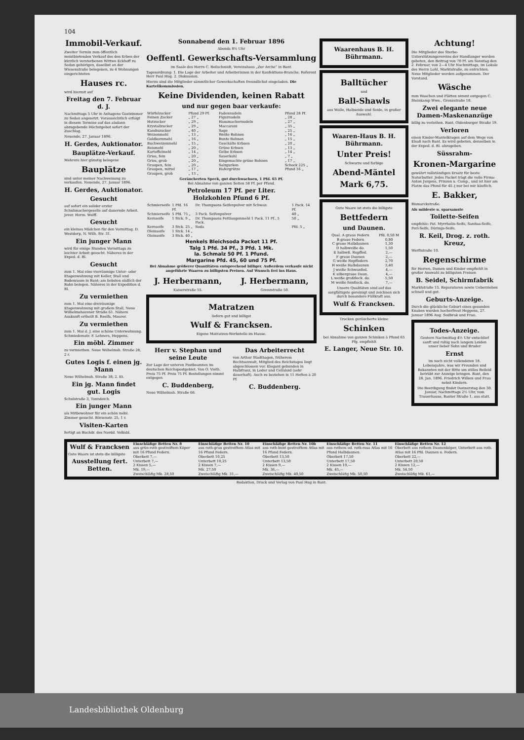104
Immobil-Verkauf.
Zweiter Termin zum öffentlich meistbietenden Verkauf des den Erben der kürzlich verstorbenen Wittwe Eckhoff zu Sedan gehörigen, daselbst an der Wiesenstraße belegenen, zu 4 Wohnungen eingerichteten
Hauses rc.
wird hiermit auf
Freitag den 7. Februar d. J.
Nachmittags 5 Uhr in Anhagens Gastzimmer zu Sedan angesetzt. Voraussichtlich erfolgt in diesem Termine auf das alsdann abzugebende Höchstgebot sofort der Zuschlag.
Neuende, 27. Januar 1896.
H. Gerdes, Auktionator.
Bauplätze-Verkauf.
Mehrere hier günstig belegene
Bauplätze
sind unter meiner Nachweisung zu verkaufen. Neuende, 27. Januar 1896.
H. Gerdes, Auktionator.
Gesucht
auf sofort ein solider erster Schuhmachergeselle auf dauernde Arbeit. Jever. Herm. Wolff.
Gesucht
ein kleines Mädchen für den Vormittag. D. Westdorp, N. Wilh. Str. 31.
Ein junger Mann
wird für einige Stunden Vormittags zu leichter Arbeit gesucht. Näheres in der Exped. d. Bl.
Gesucht
zum 1. Mai eine vierräumige Unter- oder Etagenwohnung mit Keller, Stall und Bodenraum in Bant; am liebsten südlich der Bahn belegen. Näheres in der Expedition d. Bl.
Zu vermiethen
zum 1. Mai eine dreiräumige Etagenwohnung mit großem Stall, Neue Wilhelmshavener Straße 61. Nähere Auskunft ertheilt B. Reelfs, Maurer.
Zu vermiethen
zum 1. Mai d. J. eine schöne Unterwohnung. Schmiedemstr. F. Lehners, Heppens.
Ein möbl. Zimmer
zu vermiethen. Neue Wilhelmsh. Straße 28, 2 r.
Gutes Logis f. einen jg. Mann
Neue Wilhelmsh. Straße 38, 2. Et.
Ein jg. Mann findet gut. Logis
Schulstraße 3, Tonndeich.
Ein junger Mann
als Mitbewohner für ein schön möbl. Zimmer gesucht. Börsenstr. 25, 1 r.
Visiten-Karten
fertigt an Buchdr. des Nordd. Volksbl.
Sonnabend den 1. Februar 1896
Abends 8½ Uhr
Oeffentl. Gewerkschafts-Versammlung
im Saale des Herrn C. Beilschmidt, Vereinshaus „Zur Arche“ in Bant.
Tagesordnung: 1. Die Lage der Arbeiter und Arbeiterinnen in der Konfektions-Branche. Referent Herr Paul Hug. 2. Diskussion.
Hierzu sind die Mitglieder sämmtlicher Gewerkschaften freundlichst eingeladen. Die Kartellkommission.
Keine Dividenden, keinen Rabatt
und nur gegen baar verkaufe:
| Würfelzucker | Pfund 29 Pf. | Fadennudeln | Pfund 28 Pf. |
| Feinen Zucker | „ 27 „ | Figurnudeln | „ 28 „ |
| Hutzucker | „ 29 „ | Hausmachernudeln | „ 27 „ |
| Krystallzucker | „ 29 „ | Maccaroni | „ 35 „ |
| Kandiszucker | „ 40 „ | Sago | „ 25 „ |
| Weizenmehl | „ 13 „ | Weiße Bohnen | „ 16 „ |
| Goldkornmehl | „ 16 „ | Bunte Bohnen | „ 15 „ |
| Buchweizenmehl | „ 15 „ | Geschälte Erbsen | „ 20 „ |
| Reismehl | „ 20 „ | Grüne Erbsen | „ 13 „ |
| Kartoffelmehl | „ 14 „ | Gelbe Erbsen | „ 14 „ |
| Gries, fein | „ 20 „ | Sauerkohl | „ 7 „ |
| Gries, grob | „ 20 „ | Eingemachte grüne Bohnen | „ 17 „ |
| Graupen, fein | „ 20 „ | Salzgurken | Schock 225 „ |
| Graupen, mittel | „ 17 „ | Hafergrütze | Pfund 16 „ |
| Graupen, grob | „ 13 „ | | |
Geräucherten Speck, gut durchwachsen, 1 Pfd. 65 Pf.
Bei Abnahme von ganzen Seiten 58 Pf. per Pfund.
Petroleum 17 Pf. per Liter.
Holzkohlen Pfund 6 Pf.
| Schmierseife | 1 Pfd. 16 Pf. | Dr. Thompsons Seifenpulver mit Schwan | 1 Pack. 14 Pf. |
| Schmierseife | 5 Pfd. 75 „ | 3 Pack. Seifenpulver | 40 „ |
| Kernseife | 1 Stck. 9 „ | Dr. Thompsons Fettlaugenmehl 1 Pack. 11 Pf., 5 Pack. | 50 „ |
| Kernseife | 3 Stck. 25 „ | Soda | Pfd. 5 „ |
| Oleinseife | 1 Stck. 14 „ | | |
| Oleinseife | 3 Stck. 40 „ | | |
Henkels Bleichsoda Packet 11 Pf.
Talg 1 Pfd. 34 Pf., 3 Pfd. 1 Mk.
la. Schmalz 50 Pf. 1 Pfund.
Margarine Pfd. 45, 60 und 75 Pf.
Bei Abnahme größerer Quantitäten entsprechend billiger. Außerdem verkaufe nicht angeführte Waaren zu billigsten Preisen. Auf Wunsch frei ins Haus.
J. Herbermann,
Kaiserstraße 55.
J. Herbermann,
Grenzstraße 50.
Matratzen
liefern gut und billigst
Wulf & Francksen.
Eigene Matratzen-Werkstelle im Hause.
Herr v. Stephan und seine Leute
Zur Lage der unteren Postbeamten im deutschen Reichspostgebiet. Von O. Vieth. Preis 75 Pf. Preis 75 Pf. Bestellungen nimmt entgegen
C. Buddenberg,
Neue Wilhelmsh. Straße 66.
Das Arbeiterrecht
von Arthur Stadthagen, früherem Rechtsanwalt, Mitglied des Reichstages liegt abgeschlossen vor. Elegant gebunden in Halbfranz, in Leder und Celluloid (sehr dauerhaft). Auch zu beziehen in 11 Heften à 20 Pf.
C. Buddenberg.
Waarenhaus B. H. Bührmann.
Balltücher
und
Ball-Shawls
aus Wolle, Halbseide und Seide, in großer Auswahl.
Waaren-Haus B. H. Bührmann.
Unter Preis!
Schwarze und farbige
Abend-Mäntel
Mark 6,75.
Gute Waare ist stets die billigste
Bettfedern
und Daunen.
| Qual. A graue Federn | Pfd. 0,50 M |
| B graue Federn | 0,80 |
| C graue Halbdaunen | 1,30 |
| D halbweiße do. | 1,50 |
| E halbwß. Rupffed. | 2,— |
| F graue Daunen | 2,— |
| G weiße Rupffedern | 2,70 |
| H weiße Halbdaunen | 3,40 |
| J weiße Schwanfed. | 4,— |
| K silbergraue Daun. | 4,— |
| L weiße großflock. do. | 5,50 |
| M weiße feinflock. do. | 7,— |
Unsere Qualitäten sind auf das sorgfältigste gereinigt und zeichnen sich durch besondere Füllkraft aus.
Wulf & Francksen.
Trocken geräucherte kleine
Schinken
bei Abnahme von ganzen Schinken à Pfund 65 Pfg. empfiehlt
E. Langer, Neue Str. 10.
Achtung!
Die Mitglieder des Sterbe-Unterstützungsvereins der Handlanger werden gebeten, den Beitrag von 70 Pf. am Sonntag den 2. Februar, von 2—4 Uhr Nachmittags, im Lokale des Herrn Lohl, Marktstraße, zu entrichten. Neue Mitglieder werden aufgenommen. Der Vorstand.
Wäsche
zum Waschen und Plätten nimmt entgegen C. Steinkamp Wwe., Grenzstraße 18.
Zwei elegante neue Damen-Maskenanzüge
billig zu verleihen. Bant, Oldenburger Straße 19.
Verloren
einen Kinder-Mantelkragen auf dem Wege von Elsaß nach Bant. Es wird gebeten, denselben in der Exped. d. Bl. abzugeben.
Süssrahm-
Kronen-Margarine
gewährt vollständigen Ersatz für beste Naturbutter. Jedes Packet trägt die volle Firma: Anton Jurgens, Prinzen u. Comp., und ist hier am Platze das Pfund für 45 ₰ nur bei mir käuflich.
E. Bakker,
Bismarckstraße.
Als mildeste u. sparsamste
Toilette-Seifen
empfehle: Pat. Myrrholin-Seife, Sanitas-Seife, Perl-Seife, Dörings-Seife.
R. Keil, Drog. z. roth. Kreuz,
Werftstraße 10.
Regenschirme
für Herren, Damen und Kinder empfiehlt in großer Auswahl zu billigsten Preisen
B. Seidel, Schirmfabrik
Marktstraße 15. Reparaturen sowie Ueberziehen schnell und gut.
Geburts-Anzeige.
Durch die glückliche Geburt eines gesunden Knaben wurden hocherfreut Heppens, 27. Januar 1896 Aug. Sudbrak und Frau.
Todes-Anzeige.
Gestern Nachmittag 4½ Uhr entschlief sanft und ruhig nach langem Leiden unser lieber Sohn und Bruder
Ernst
im noch nicht vollendeten 18. Lebensjahre, was wir Freunden und Bekannten mit der Bitte um stilles Beileid betrübt zur Anzeige bringen. Bant, den 28. Jan. 1896. Friedrich Wilken und Frau nebst Kindern.
Die Beerdigung findet Donnerstag den 30. Januar, Nachmittags 2½ Uhr, vom Trauerhause, Banter Straße 1, aus statt.
| Wulf & Francksen Gute Waare ist stets die billigste Ausstellung fert. Betten. | Einschläfige Betten Nr. 8 aus grün-roth gestreiftem Köper mit 16 Pfund Federn. Oberbett 7,— Unterbett 7,— 2 Kissen 5,— Mk. 19,— Zweischläfig Mk. 28,50 | Einschläfige Betten Nr. 10 aus roth-grau gestreiftem Atlas mit 16 Pfund Federn. Oberbett 10,25 Unterbett 10,25 2 Kissen 7,— Mk. 27,50 Zweischläfig Mk. 31,— | Einschläfige Betten Nr. 10b aus roth-bunt gestreiftem Atlas mit 16 Pfund Federn. Oberbett 13,50 Unterbett 13,50 2 Kissen 9,— Mk. 36,— Zweischläfig Mk. 40,50 | Einschläfige Betten Nr. 11 aus rothem od. roth-rosa Atlas mit 16 Pfund Halbdaunen. Oberbett 17,50 Unterbett 17,50 2 Kissen 10,— Mk. 45,— Zweischläfig Mk. 50,50 | Einschläfige Betten Nr. 12 Oberbett aus rothem Daunenköper, Unterbett aus roth. Atlas mit 16 Pfd. Daunen u. Federn. Oberbett 22,— Unterbett 20,50 2 Kissen 12,— Mk. 54,50 Zweischläfig Mk. 61,— |
Redaktion, Druck und Verlag von Paul Hug in Bant.
Landesbibliothek Oldenburg